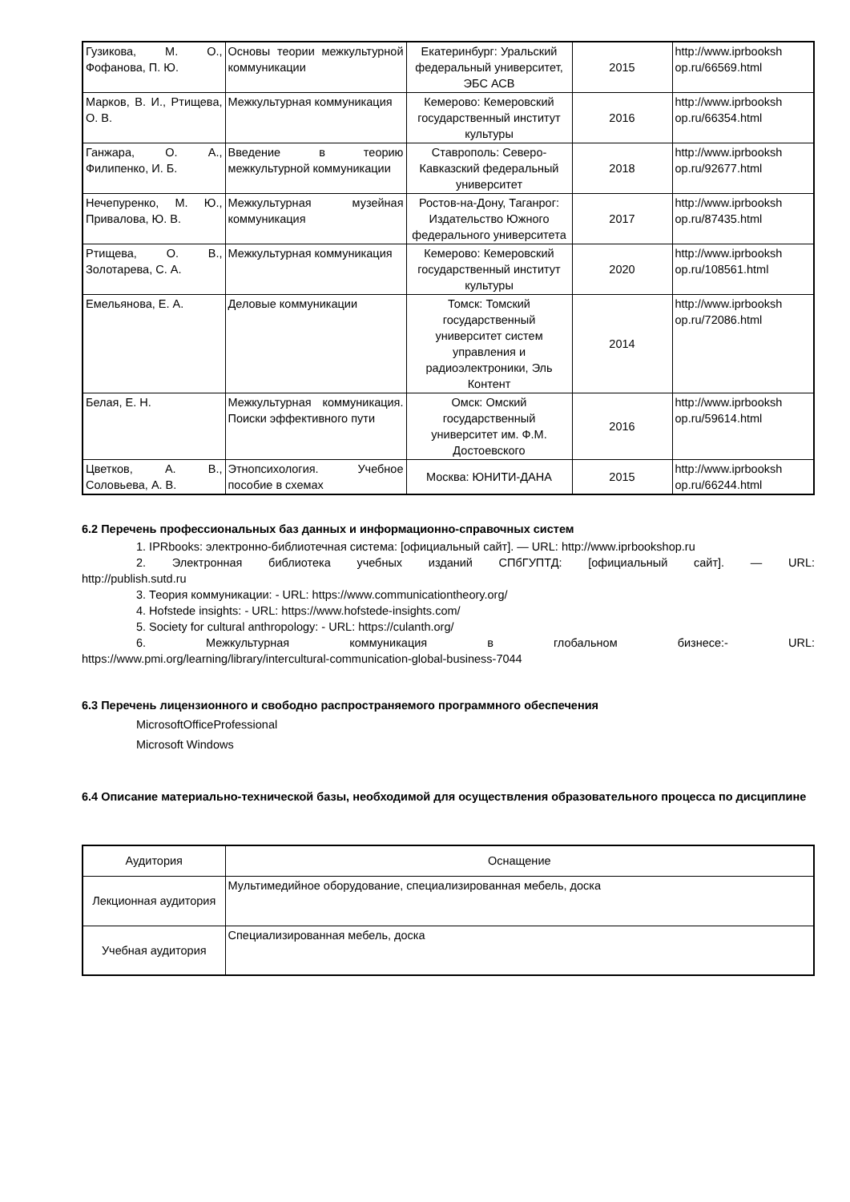| Гузикова, М. О., Фофанова, П. Ю. | Основы теории межкультурной коммуникации | Екатеринбург: Уральский федеральный университет, ЭБС АСВ | 2015 | http://www.iprbooksh op.ru/66569.html |
| Марков, В. И., Ртищева, О. В. | Межкультурная коммуникация | Кемерово: Кемеровский государственный институт культуры | 2016 | http://www.iprbooksh op.ru/66354.html |
| Ганжара, О. А., Филипенко, И. Б. | Введение в теорию межкультурной коммуникации | Ставрополь: Северо-Кавказский федеральный университет | 2018 | http://www.iprbooksh op.ru/92677.html |
| Нечепуренко, М. Ю., Привалова, Ю. В. | Межкультурная музейная коммуникация | Ростов-на-Дону, Таганрог: Издательство Южного федерального университета | 2017 | http://www.iprbooksh op.ru/87435.html |
| Ртищева, О. В., Золотарева, С. А. | Межкультурная коммуникация | Кемерово: Кемеровский государственный институт культуры | 2020 | http://www.iprbooksh op.ru/108561.html |
| Емельянова, Е. А. | Деловые коммуникации | Томск: Томский государственный университет систем управления и радиоэлектроники, Эль Контент | 2014 | http://www.iprbooksh op.ru/72086.html |
| Белая, Е. Н. | Межкультурная коммуникация. Поиски эффективного пути | Омск: Омский государственный университет им. Ф.М. Достоевского | 2016 | http://www.iprbooksh op.ru/59614.html |
| Цветков, А. В., Соловьева, А. В. | Этнопсихология. Учебное пособие в схемах | Москва: ЮНИТИ-ДАНА | 2015 | http://www.iprbooksh op.ru/66244.html |
6.2 Перечень профессиональных баз данных и информационно-справочных систем
1. IPRbooks: электронно-библиотечная система: [официальный сайт]. — URL: http://www.iprbookshop.ru
2. Электронная библиотека учебных изданий СПбГУПТД: [официальный сайт]. — URL:
http://publish.sutd.ru
3. Теория коммуникации: - URL: https://www.communicationtheory.org/
4. Hofstede insights: - URL: https://www.hofstede-insights.com/
5. Society for cultural anthropology: - URL: https://culanth.org/
6. Межкультурная коммуникация в глобальном бизнесе:- URL:
https://www.pmi.org/learning/library/intercultural-communication-global-business-7044
6.3 Перечень лицензионного и свободно распространяемого программного обеспечения
MicrosoftOfficeProfessional
Microsoft Windows
6.4 Описание материально-технической базы, необходимой для осуществления образовательного процесса по дисциплине
| Аудитория | Оснащение |
| Лекционная аудитория | Мультимедийное оборудование, специализированная мебель, доска |
| Учебная аудитория | Специализированная мебель, доска |